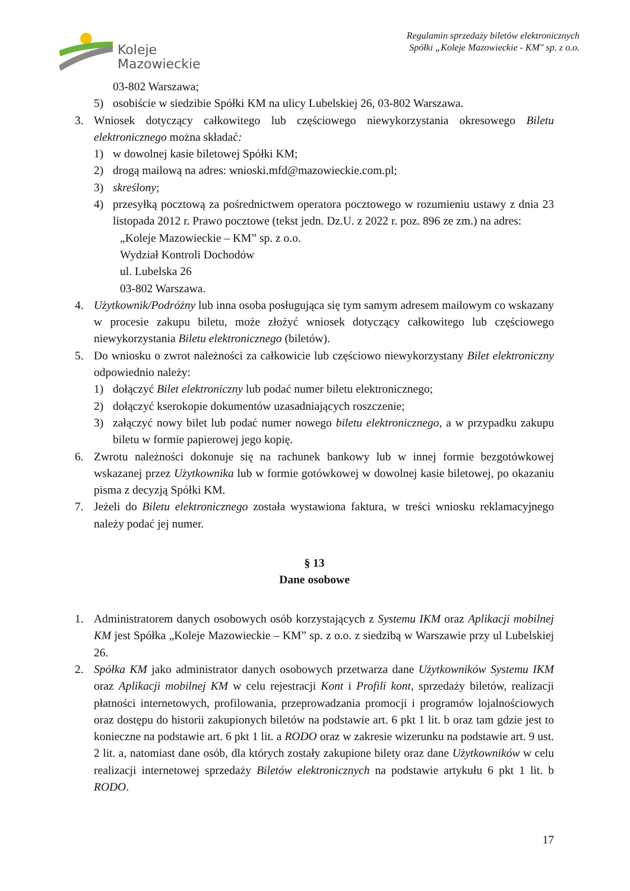Koleje
Mazowieckie
Regulamin sprzedaży biletów elektronicznych
Spółki „Koleje Mazowieckie - KM" sp. z o.o.
03-802 Warszawa;
5) osobiście w siedzibie Spółki KM na ulicy Lubelskiej 26, 03-802 Warszawa.
3. Wniosek dotyczący całkowitego lub częściowego niewykorzystania okresowego Biletu elektronicznego można składać:
1) w dowolnej kasie biletowej Spółki KM;
2) drogą mailową na adres: wnioski.mfd@mazowieckie.com.pl;
3) skreślony;
4) przesyłką pocztową za pośrednictwem operatora pocztowego w rozumieniu ustawy z dnia 23 listopada 2012 r. Prawo pocztowe (tekst jedn. Dz.U. z 2022 r. poz. 896 ze zm.) na adres:
„Koleje Mazowieckie – KM” sp. z o.o.
Wydział Kontroli Dochodów
ul. Lubelska 26
03-802 Warszawa.
4. Użytkownik/Podróżny lub inna osoba posługująca się tym samym adresem mailowym co wskazany w procesie zakupu biletu, może złożyć wniosek dotyczący całkowitego lub częściowego niewykorzystania Biletu elektronicznego (biletów).
5. Do wniosku o zwrot należności za całkowicie lub częściowo niewykorzystany Bilet elektroniczny odpowiednio należy:
1) dołączyć Bilet elektroniczny lub podać numer biletu elektronicznego;
2) dołączyć kserokopie dokumentów uzasadniających roszczenie;
3) załączyć nowy bilet lub podać numer nowego biletu elektronicznego, a w przypadku zakupu biletu w formie papierowej jego kopię.
6. Zwrotu należności dokonuje się na rachunek bankowy lub w innej formie bezgotówkowej wskazanej przez Użytkownika lub w formie gotówkowej w dowolnej kasie biletowej, po okazaniu pisma z decyzją Spółki KM.
7. Jeżeli do Biletu elektronicznego została wystawiona faktura, w treści wniosku reklamacyjnego należy podać jej numer.
§ 13
Dane osobowe
1. Administratorem danych osobowych osób korzystających z Systemu IKM oraz Aplikacji mobilnej KM jest Spółka „Koleje Mazowieckie – KM” sp. z o.o. z siedzibą w Warszawie przy ul Lubelskiej 26.
2. Spółka KM jako administrator danych osobowych przetwarza dane Użytkowników Systemu IKM oraz Aplikacji mobilnej KM w celu rejestracji Kont i Profili kont, sprzedaży biletów, realizacji płatności internetowych, profilowania, przeprowadzania promocji i programów lojalnościowych oraz dostępu do historii zakupionych biletów na podstawie art. 6 pkt 1 lit. b oraz tam gdzie jest to konieczne na podstawie art. 6 pkt 1 lit. a RODO oraz w zakresie wizerunku na podstawie art. 9 ust. 2 lit. a, natomiast dane osób, dla których zostały zakupione bilety oraz dane Użytkowników w celu realizacji internetowej sprzedaży Biletów elektronicznych na podstawie artykułu 6 pkt 1 lit. b RODO.
17